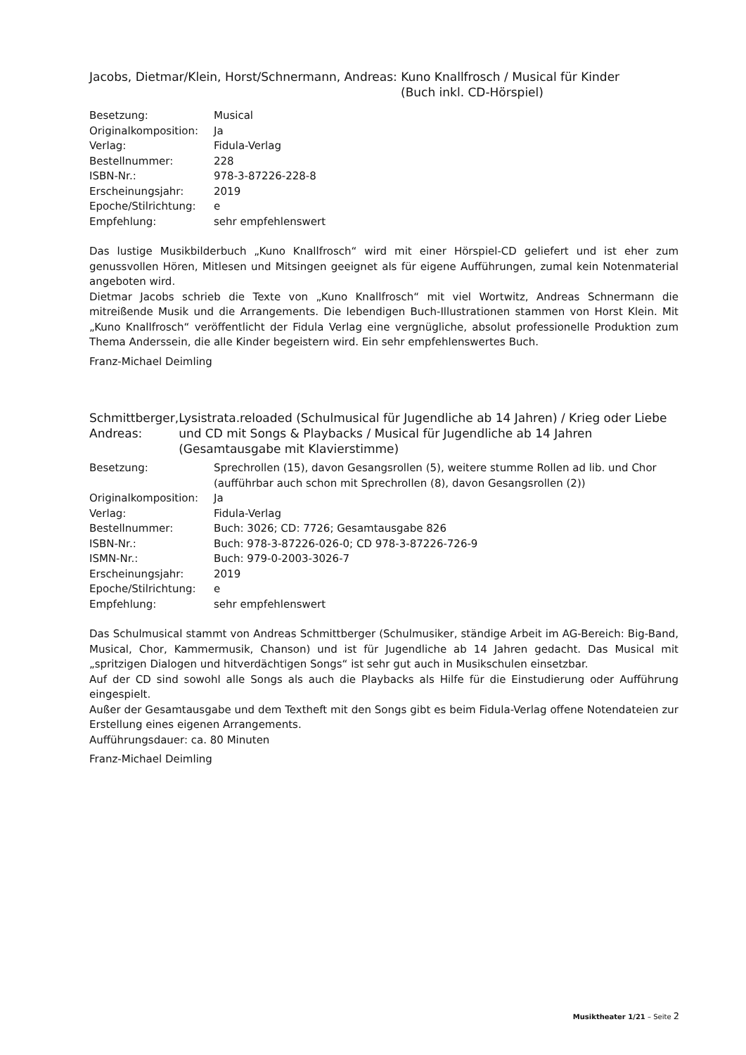Jacobs, Dietmar/Klein, Horst/Schnermann, Andreas: Kuno Knallfrosch / Musical für Kinder
(Buch inkl. CD-Hörspiel)
| Besetzung: | Musical |
| Originalkomposition: | Ja |
| Verlag: | Fidula-Verlag |
| Bestellnummer: | 228 |
| ISBN-Nr.: | 978-3-87226-228-8 |
| Erscheinungsjahr: | 2019 |
| Epoche/Stilrichtung: | e |
| Empfehlung: | sehr empfehlenswert |
Das lustige Musikbilderbuch „Kuno Knallfrosch“ wird mit einer Hörspiel-CD geliefert und ist eher zum genussvollen Hören, Mitlesen und Mitsingen geeignet als für eigene Aufführungen, zumal kein Notenmaterial angeboten wird.
Dietmar Jacobs schrieb die Texte von „Kuno Knallfrosch“ mit viel Wortwitz, Andreas Schnermann die mitreißende Musik und die Arrangements. Die lebendigen Buch-Illustrationen stammen von Horst Klein. Mit „Kuno Knallfrosch“ veröffentlicht der Fidula Verlag eine vergnügliche, absolut professionelle Produktion zum Thema Anderssein, die alle Kinder begeistern wird. Ein sehr empfehlenswertes Buch.
Franz-Michael Deimling
Schmittberger, Andreas: Lysistrata.reloaded (Schulmusical für Jugendliche ab 14 Jahren) / Krieg oder Liebe und CD mit Songs & Playbacks / Musical für Jugendliche ab 14 Jahren (Gesamtausgabe mit Klavierstimme)
| Besetzung: | Sprechrollen (15), davon Gesangsrollen (5), weitere stumme Rollen ad lib. und Chor (aufführbar auch schon mit Sprechrollen (8), davon Gesangsrollen (2)) |
| Originalkomposition: | Ja |
| Verlag: | Fidula-Verlag |
| Bestellnummer: | Buch: 3026; CD: 7726; Gesamtausgabe 826 |
| ISBN-Nr.: | Buch: 978-3-87226-026-0; CD 978-3-87226-726-9 |
| ISMN-Nr.: | Buch: 979-0-2003-3026-7 |
| Erscheinungsjahr: | 2019 |
| Epoche/Stilrichtung: | e |
| Empfehlung: | sehr empfehlenswert |
Das Schulmusical stammt von Andreas Schmittberger (Schulmusiker, ständige Arbeit im AG-Bereich: Big-Band, Musical, Chor, Kammermusik, Chanson) und ist für Jugendliche ab 14 Jahren gedacht. Das Musical mit „spritzigen Dialogen und hitverdächtigen Songs“ ist sehr gut auch in Musikschulen einsetzbar.
Auf der CD sind sowohl alle Songs als auch die Playbacks als Hilfe für die Einstudierung oder Aufführung eingespielt.
Außer der Gesamtausgabe und dem Textheft mit den Songs gibt es beim Fidula-Verlag offene Notendateien zur Erstellung eines eigenen Arrangements.
Aufführungsdauer: ca. 80 Minuten
Franz-Michael Deimling
Musiktheater 1/21 – Seite 2